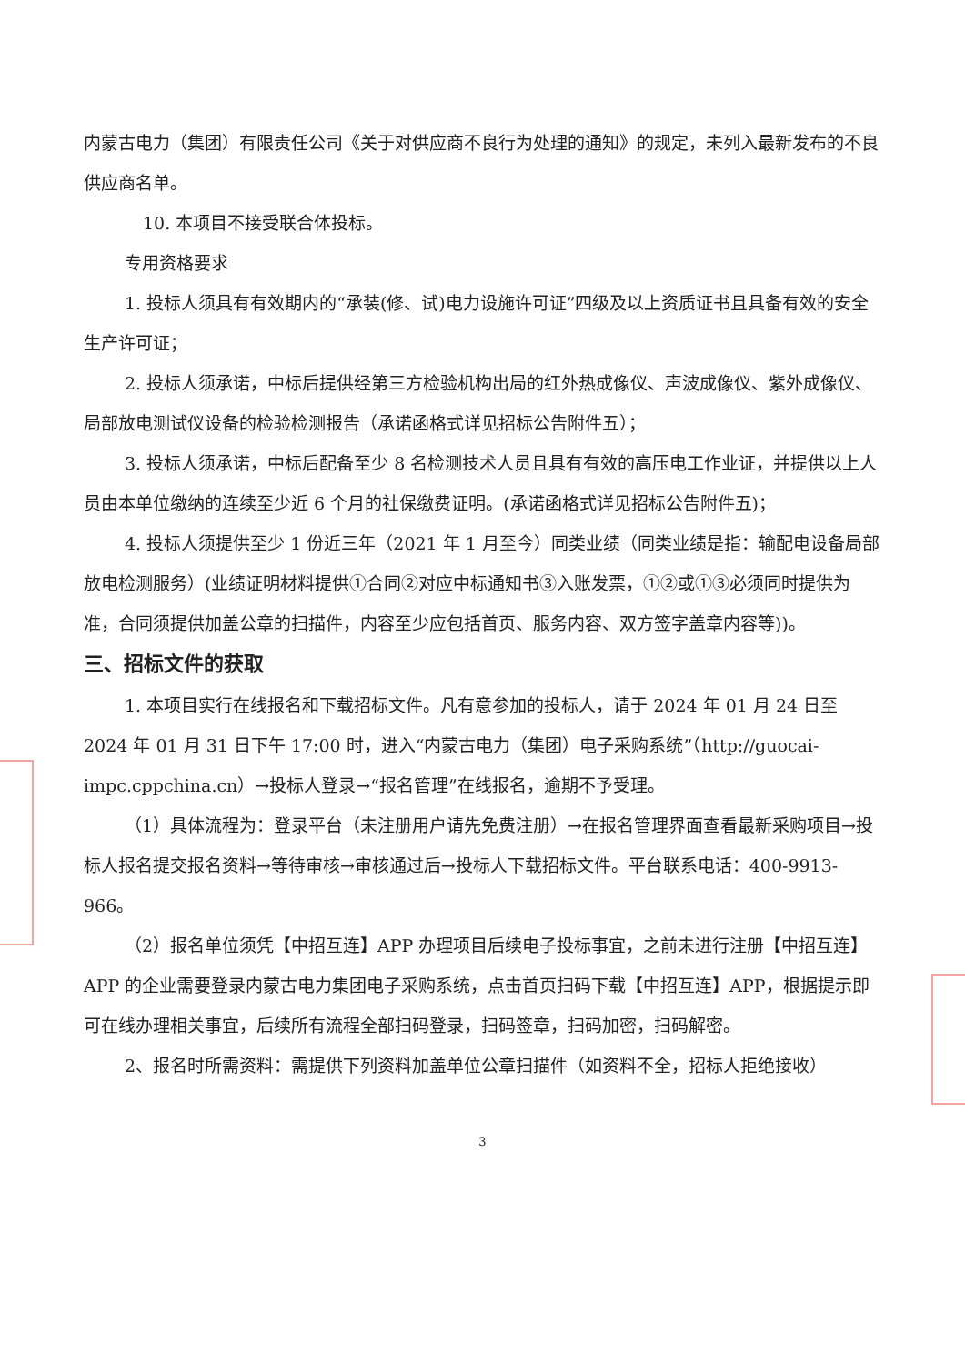内蒙古电力（集团）有限责任公司《关于对供应商不良行为处理的通知》的规定，未列入最新发布的不良供应商名单。
10. 本项目不接受联合体投标。
专用资格要求
1. 投标人须具有有效期内的“承装(修、试)电力设施许可证”四级及以上资质证书且具备有效的安全生产许可证；
2. 投标人须承诺，中标后提供经第三方检验机构出局的红外热成像仪、声波成像仪、紫外成像仪、局部放电测试仪设备的检验检测报告（承诺函格式详见招标公告附件五）；
3. 投标人须承诺，中标后配备至少 8 名检测技术人员且具有有效的高压电工作业证，并提供以上人员由本单位缴纳的连续至少近 6 个月的社保缴费证明。(承诺函格式详见招标公告附件五)；
4. 投标人须提供至少 1 份近三年（2021 年 1 月至今）同类业绩（同类业绩是指：输配电设备局部放电检测服务）(业绩证明材料提供①合同②对应中标通知书③入账发票，①②或①③必须同时提供为准，合同须提供加盖公章的扫描件，内容至少应包括首页、服务内容、双方签字盖章内容等))。
三、招标文件的获取
1. 本项目实行在线报名和下载招标文件。凡有意参加的投标人，请于 2024 年 01 月 24 日至 2024 年 01 月 31 日下午 17:00 时，进入“内蒙古电力（集团）电子采购系统”（http://guocai-impc.cppchina.cn）→投标人登录→“报名管理”在线报名，逾期不予受理。
（1）具体流程为：登录平台（未注册用户请先免费注册）→在报名管理界面查看最新采购项目→投标人报名提交报名资料→等待审核→审核通过后→投标人下载招标文件。平台联系电话：400-9913-966。
（2）报名单位须凭【中招互连】APP 办理项目后续电子投标事宜，之前未进行注册【中招互连】APP 的企业需要登录内蒙古电力集团电子采购系统，点击首页扫码下载【中招互连】APP，根据提示即可在线办理相关事宜，后续所有流程全部扫码登录，扫码签章，扫码加密，扫码解密。
2、报名时所需资料：需提供下列资料加盖单位公章扫描件（如资料不全，招标人拒绝接收）
3